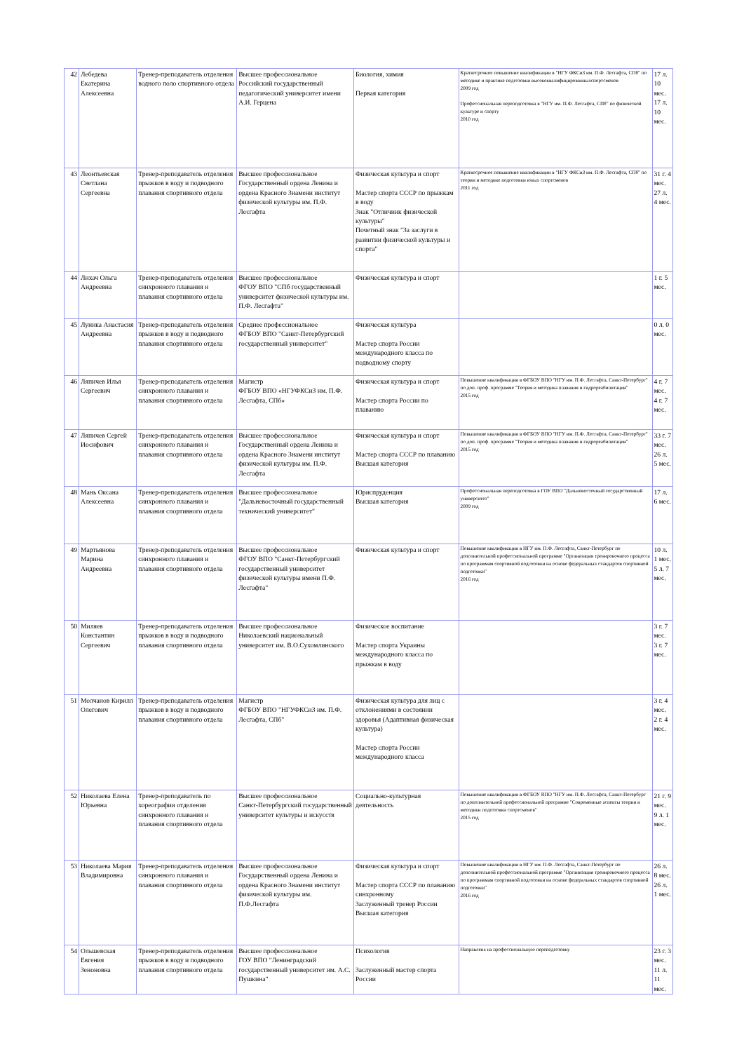| 42 | Лебедева Екатерина Алексеевна | Тренер-преподаватель отделения водного поло спортивного отдела | Высшее профессиональное Российский государственный педагогический университет имени А.И. Герцена | Биология, химия Первая категория | Краткосрочное повышение квалификации в "НГУ ФКСиЗ им. П.Ф. Лесгафта, СПб" по методике и практике подготовки высококвалифицированныхспортсменов 2009 год Профессиональная переподготовка в "НГУ им. П.Ф. Лесгафта, СПб" по физической культуре и спорту 2010 год | 17 л. 10 мес. 17 л. 10 мес. |
| 43 | Леонтьевская Светлана Сергеевна | Тренер-преподаватель отделения прыжков в воду и подводного плавания спортивного отдела | Высшее профессиональное Государственный ордена Ленина и ордена Красного Знамени институт физической культуры им. П.Ф. Лесгафта | Физическая культура и спорт Мастер спорта СССР по прыжкам в воду Знак "Отличник физической культуры" Почетный знак "За заслуги в развитии физической культуры и спорта" | Краткосрочное повышение квалификации в "НГУ ФКСиЗ им. П.Ф. Лесгафта, СПб" по теории и методике подготовки юных спортсменов 2011 год | 31 г. 4 мес. 27 л. 4 мес. |
| 44 | Лихач Ольга Андреевна | Тренер-преподаватель отделения синхронного плавания и плавания спортивного отдела | Высшее профессиональное ФГОУ ВПО "СПб государственный университет физической культуры им. П.Ф. Лесгафта" | Физическая культура и спорт | | 1 г. 5 мес. |
| 45 | Луника Анастасия Андреевна | Тренер-преподаватель отделения прыжков в воду и подводного плавания спортивного отдела | Среднее профессиональное ФГБОУ ВПО "Санкт-Петербургский государственный университет" | Физическая культура Мастер спорта России международного класса по подводному спорту | | 0 л. 0 мес. |
| 46 | Ляпичев Илья Сергеевич | Тренер-преподаватель отделения синхронного плавания и плавания спортивного отдела | Магистр ФГБОУ ВПО «НГУФКСиЗ им. П.Ф. Лесгафта, СПб» | Физическая культура и спорт Мастер спорта России по плаванию | Повышение квалификации в ФГБОУ ВПО "НГУ им. П.Ф. Лесгафта, Санкт-Петербург" по доп. проф. программе "Теория и методика плавания и гидрореабилитации" 2015 год | 4 г. 7 мес. 4 г. 7 мес. |
| 47 | Ляпичев Сергей Иосифович | Тренер-преподаватель отделения синхронного плавания и плавания спортивного отдела | Высшее профессиональное Государственный ордена Ленина и ордена Красного Знамени институт физической культуры им. П.Ф. Лесгафта | Физическая культура и спорт Мастер спорта СССР по плаванию Высшая категория | Повышение квалификации в ФГБОУ ВПО "НГУ им. П.Ф. Лесгафта, Санкт-Петербург" по доп. проф. программе "Теория и методика плавания и гидрореабилитации" 2015 год | 33 г. 7 мес. 26 л. 5 мес. |
| 48 | Мань Оксана Алексеевна | Тренер-преподаватель отделения синхронного плавания и плавания спортивного отдела | Высшее профессиональное "Дальневосточный государственный технический университет" | Юриспруденция Высшая категория | Профессиональная переподготовка в ГОУ ВПО "Дальневосточный государственный университет" 2009 год | 17 л. 6 мес. |
| 49 | Мартьянова Марина Андреевна | Тренер-преподаватель отделения синхронного плавания и плавания спортивного отдела | Высшее профессиональное ФГОУ ВПО "Санкт-Петербургский государственный университет физической культуры имени П.Ф. Лесгафта" | Физическая культура и спорт | Повышение квалификации в НГУ им. П.Ф. Лесгафта, Санкт-Петербург по дополнительной профессиональной программе "Организация тренировочного процесса по программам спортивной подготовки на основе федеральных стандартов спортивной подготовки" 2016 год | 10 л. 1 мес. 5 л. 7 мес. |
| 50 | Миляев Константин Сергеевич | Тренер-преподаватель отделения прыжков в воду и подводного плавания спортивного отдела | Высшее профессиональное Николаевский национальный университет им. В.О.Сухомлинского | Физическое воспитание Мастер спорта Украины международного класса по прыжкам в воду | | 3 г. 7 мес. 3 г. 7 мес. |
| 51 | Молчанов Кирилл Олегович | Тренер-преподаватель отделения прыжков в воду и подводного плавания спортивного отдела | Магистр ФГБОУ ВПО "НГУФКСиЗ им. П.Ф. Лесгафта, СПб" | Физическая культура для лиц с отклонениями в состоянии здоровья (Адаптивная физическая культура) Мастер спорта России международного класса | | 3 г. 4 мес. 2 г. 4 мес. |
| 52 | Николаева Елена Юрьевна | Тренер-преподаватель по хореографии отделения синхронного плавания и плавания спортивного отдела | Высшее профессиональное Санкт-Петербургский государственный университет культуры и искусств | Социально-культурная деятельность | Повышение квалификации в ФГБОУ ВПО "НГУ им. П.Ф. Лесгафта, Санкт-Петербург по дополнительной профессиональной программе "Современные аспекты теории и методики подготовки спортсменов" 2015 год | 21 г. 9 мес. 9 л. 1 мес. |
| 53 | Николаева Мария Владимировна | Тренер-преподаватель отделения синхронного плавания и плавания спортивного отдела | Высшее профессиональное Государственный ордена Ленина и ордена Красного Знамени институт физической культуры им. П.Ф.Лесгафта | Физическая культура и спорт Мастер спорта СССР по плаванию синхронному Заслуженный тренер России Высшая категория | Повышение квалификации в НГУ им. П.Ф. Лесгафта, Санкт-Петербург по дополнительной профессиональной программе "Организация тренировочного процесса по программам спортивной подготовки на основе федеральных стандартов спортивной подготовки" 2016 год | 26 л. 8 мес. 26 л. 1 мес. |
| 54 | Ольшевская Евгения Зеноновна | Тренер-преподаватель отделения прыжков в воду и подводного плавания спортивного отдела | Высшее профессиональное ГОУ ВПО "Ленинградский государственный университет им. А.С. Пушкина" | Психология Заслуженный мастер спорта России | Направлена на профессиональную переподготовку | 23 г. 3 мес. 11 л. 11 мес. |